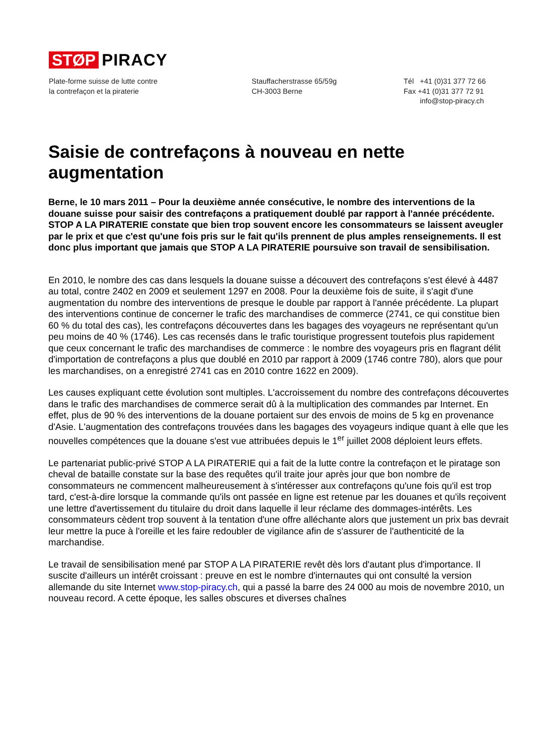STØP PIRACY
Plate-forme suisse de lutte contre
la contrefaçon et la piraterie
Stauffacherstrasse 65/59g
CH-3003 Berne
Tél +41 (0)31 377 72 66
Fax +41 (0)31 377 72 91
info@stop-piracy.ch
Saisie de contrefaçons à nouveau en nette augmentation
Berne, le 10 mars 2011 – Pour la deuxième année consécutive, le nombre des interventions de la douane suisse pour saisir des contrefaçons a pratiquement doublé par rapport à l'année précédente. STOP A LA PIRATERIE constate que bien trop souvent encore les consommateurs se laissent aveugler par le prix et que c'est qu'une fois pris sur le fait qu'ils prennent de plus amples renseignements. Il est donc plus important que jamais que STOP A LA PIRATERIE poursuive son travail de sensibilisation.
En 2010, le nombre des cas dans lesquels la douane suisse a découvert des contrefaçons s'est élevé à 4487 au total, contre 2402 en 2009 et seulement 1297 en 2008. Pour la deuxième fois de suite, il s'agit d'une augmentation du nombre des interventions de presque le double par rapport à l'année précédente. La plupart des interventions continue de concerner le trafic des marchandises de commerce (2741, ce qui constitue bien 60 % du total des cas), les contrefaçons découvertes dans les bagages des voyageurs ne représentant qu'un peu moins de 40 % (1746). Les cas recensés dans le trafic touristique progressent toutefois plus rapidement que ceux concernant le trafic des marchandises de commerce : le nombre des voyageurs pris en flagrant délit d'importation de contrefaçons a plus que doublé en 2010 par rapport à 2009 (1746 contre 780), alors que pour les marchandises, on a enregistré 2741 cas en 2010 contre 1622 en 2009).
Les causes expliquant cette évolution sont multiples. L'accroissement du nombre des contrefaçons découvertes dans le trafic des marchandises de commerce serait dû à la multiplication des commandes par Internet. En effet, plus de 90 % des interventions de la douane portaient sur des envois de moins de 5 kg en provenance d'Asie. L'augmentation des contrefaçons trouvées dans les bagages des voyageurs indique quant à elle que les nouvelles compétences que la douane s'est vue attribuées depuis le 1<sup>er</sup> juillet 2008 déploient leurs effets.
Le partenariat public-privé STOP A LA PIRATERIE qui a fait de la lutte contre la contrefaçon et le piratage son cheval de bataille constate sur la base des requêtes qu'il traite jour après jour que bon nombre de consommateurs ne commencent malheureusement à s'intéresser aux contrefaçons qu'une fois qu'il est trop tard, c'est-à-dire lorsque la commande qu'ils ont passée en ligne est retenue par les douanes et qu'ils reçoivent une lettre d'avertissement du titulaire du droit dans laquelle il leur réclame des dommages-intérêts. Les consommateurs cèdent trop souvent à la tentation d'une offre alléchante alors que justement un prix bas devrait leur mettre la puce à l'oreille et les faire redoubler de vigilance afin de s'assurer de l'authenticité de la marchandise.
Le travail de sensibilisation mené par STOP A LA PIRATERIE revêt dès lors d'autant plus d'importance. Il suscite d'ailleurs un intérêt croissant : preuve en est le nombre d'internautes qui ont consulté la version allemande du site Internet www.stop-piracy.ch, qui a passé la barre des 24 000 au mois de novembre 2010, un nouveau record. A cette époque, les salles obscures et diverses chaînes